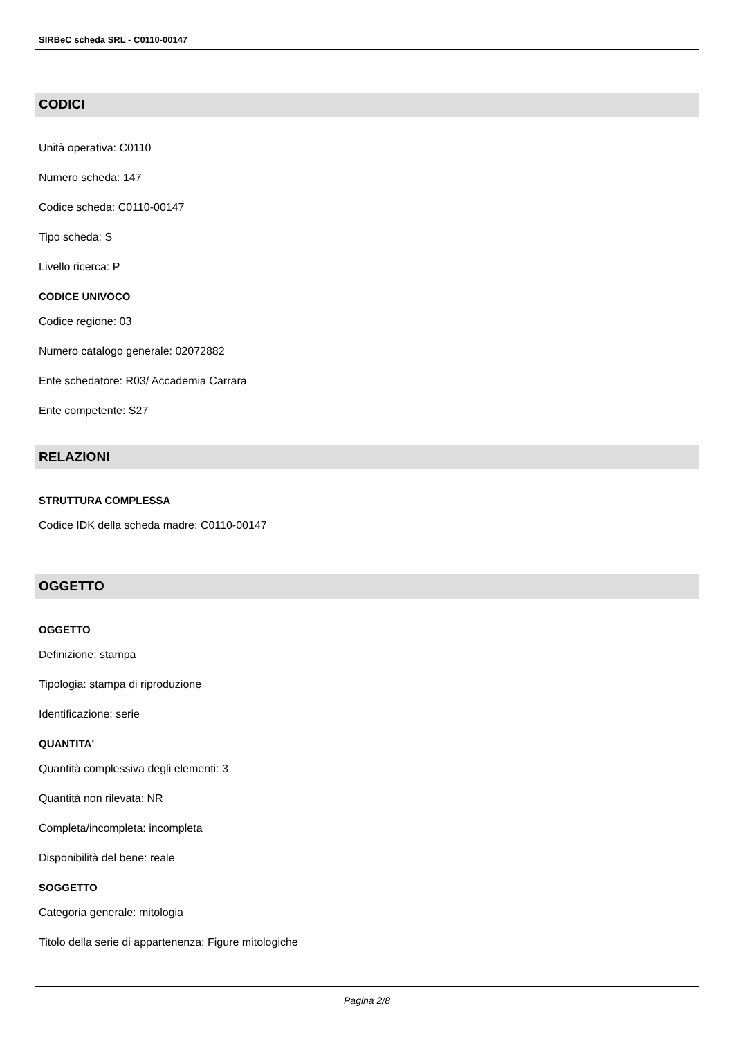SIRBeC scheda SRL - C0110-00147
CODICI
Unità operativa: C0110
Numero scheda: 147
Codice scheda: C0110-00147
Tipo scheda: S
Livello ricerca: P
CODICE UNIVOCO
Codice regione: 03
Numero catalogo generale: 02072882
Ente schedatore: R03/ Accademia Carrara
Ente competente: S27
RELAZIONI
STRUTTURA COMPLESSA
Codice IDK della scheda madre: C0110-00147
OGGETTO
OGGETTO
Definizione: stampa
Tipologia: stampa di riproduzione
Identificazione: serie
QUANTITA'
Quantità complessiva degli elementi: 3
Quantità non rilevata: NR
Completa/incompleta: incompleta
Disponibilità del bene: reale
SOGGETTO
Categoria generale: mitologia
Titolo della serie di appartenenza: Figure mitologiche
Pagina 2/8